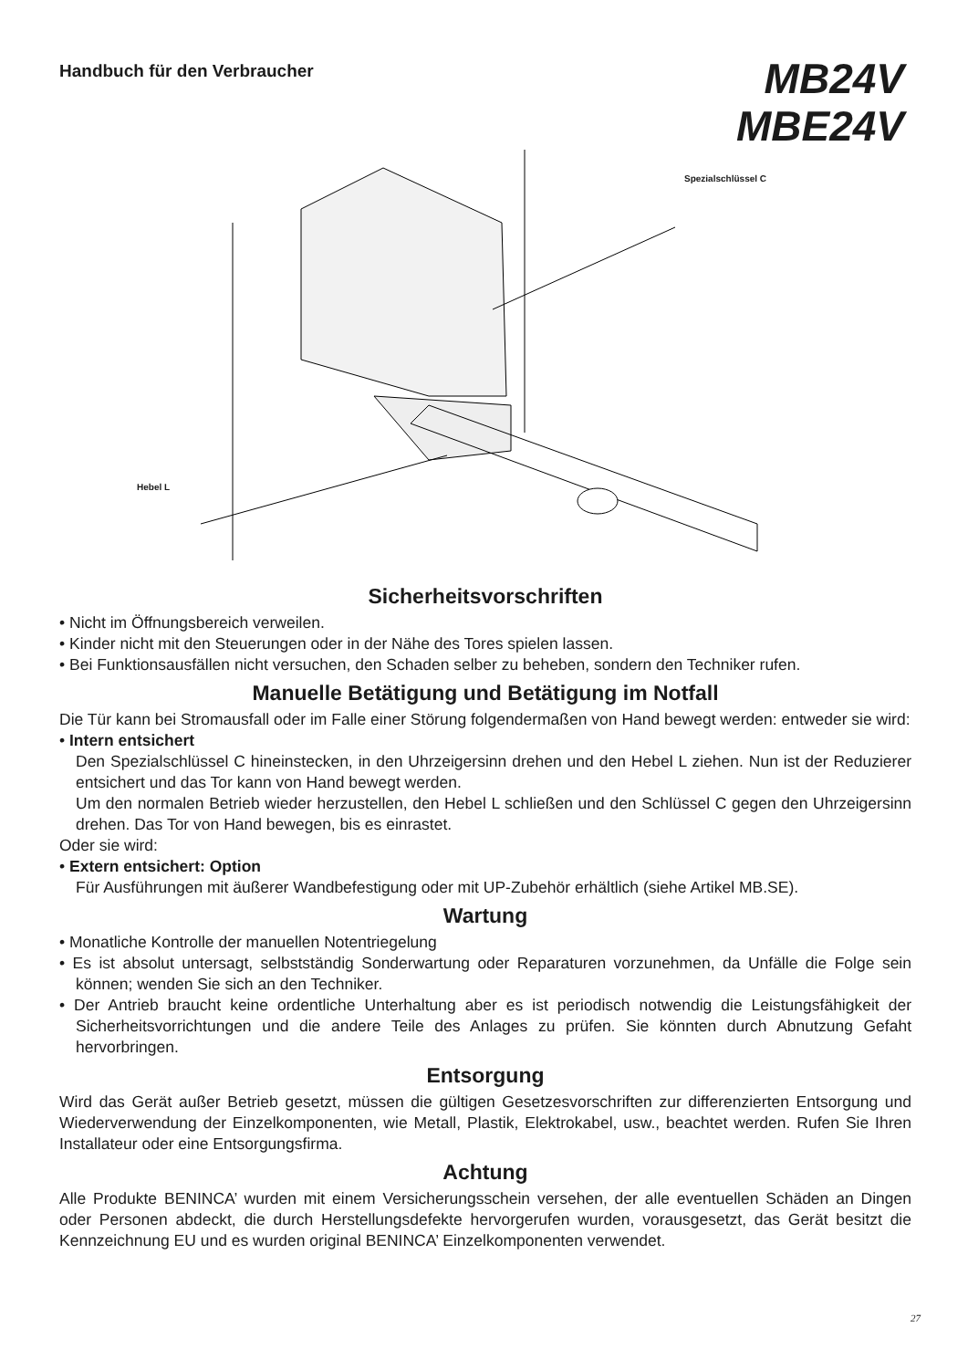Handbuch für den Verbraucher
MB24V
MBE24V
Spezialschlüssel C
Hebel L
Sicherheitsvorschriften
• Nicht im Öffnungsbereich verweilen.
• Kinder nicht mit den Steuerungen oder in der Nähe des Tores spielen lassen.
• Bei Funktionsausfällen nicht versuchen, den Schaden selber zu beheben, sondern den Techniker rufen.
Manuelle Betätigung und Betätigung im Notfall
Die Tür kann bei Stromausfall oder im Falle einer Störung folgendermaßen von Hand bewegt werden: entweder sie wird:
• Intern entsichert
Den Spezialschlüssel C hineinstecken, in den Uhrzeigersinn drehen und den Hebel L ziehen. Nun ist der Reduzierer entsichert und das Tor kann von Hand bewegt werden.
Um den normalen Betrieb wieder herzustellen, den Hebel L schließen und den Schlüssel C gegen den Uhrzeigersinn drehen. Das Tor von Hand bewegen, bis es einrastet.
Oder sie wird:
• Extern entsichert: Option
Für Ausführungen mit äußerer Wandbefestigung oder mit UP-Zubehör erhältlich (siehe Artikel MB.SE).
Wartung
• Monatliche Kontrolle der manuellen Notentriegelung
• Es ist absolut untersagt, selbstständig Sonderwartung oder Reparaturen vorzunehmen, da Unfälle die Folge sein können; wenden Sie sich an den Techniker.
• Der Antrieb braucht keine ordentliche Unterhaltung aber es ist periodisch notwendig die Leistungsfähigkeit der Sicherheitsvorrichtungen und die andere Teile des Anlages zu prüfen. Sie könnten durch Abnutzung Gefaht hervorbringen.
Entsorgung
Wird das Gerät außer Betrieb gesetzt, müssen die gültigen Gesetzesvorschriften zur differenzierten Entsorgung und Wiederverwendung der Einzelkomponenten, wie Metall, Plastik, Elektrokabel, usw., beachtet werden. Rufen Sie Ihren Installateur oder eine Entsorgungsfirma.
Achtung
Alle Produkte BENINCA’ wurden mit einem Versicherungsschein versehen, der alle eventuellen Schäden an Dingen oder Personen abdeckt, die durch Herstellungsdefekte hervorgerufen wurden, vorausgesetzt, das Gerät besitzt die Kennzeichnung EU und es wurden original BENINCA’ Einzelkomponenten verwendet.
27